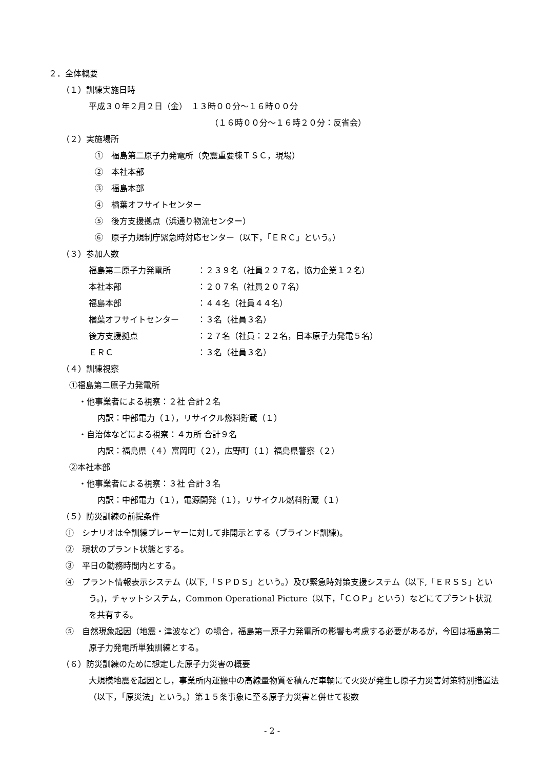２．全体概要
（１）訓練実施日時
平成３０年２月２日（金）　１３時００分～１６時００分
（１６時００分～１６時２０分：反省会）
（２）実施場所
①　福島第二原子力発電所（免震重要棟ＴＳＣ，現場）
②　本社本部
③　福島本部
④　楢葉オフサイトセンター
⑤　後方支援拠点（浜通り物流センター）
⑥　原子力規制庁緊急時対応センター（以下，「ＥＲＣ」という。）
（３）参加人数
福島第二原子力発電所 ：２３９名（社員２２７名，協力企業１２名）
本社本部 ：２０７名（社員２０７名）
福島本部 ：４４名（社員４４名）
楢葉オフサイトセンター ：３名（社員３名）
後方支援拠点 ：２７名（社員：２２名，日本原子力発電５名）
ＥＲＣ ：３名（社員３名）
（４）訓練視察
①福島第二原子力発電所
・他事業者による視察：２社 合計２名
内訳：中部電力（１），リサイクル燃料貯蔵（１）
・自治体などによる視察：４カ所 合計９名
内訳：福島県（４）富岡町（２），広野町（１）福島県警察（２）
②本社本部
・他事業者による視察：３社 合計３名
内訳：中部電力（１），電源開発（１），リサイクル燃料貯蔵（１）
（５）防災訓練の前提条件
①　シナリオは全訓練プレーヤーに対して非開示とする（ブラインド訓練)。
②　現状のプラント状態とする。
③　平日の勤務時間内とする。
④　プラント情報表示システム（以下,「ＳＰＤＳ」という。）及び緊急時対策支援システム（以下,「ＥＲＳＳ」という。)，チャットシステム，Common Operational Picture（以下，「ＣＯＰ」という）などにてプラント状況を共有する。
⑤　自然現象起因（地震・津波など）の場合，福島第一原子力発電所の影響も考慮する必要があるが，今回は福島第二原子力発電所単独訓練とする。
（６）防災訓練のために想定した原子力災害の概要
大規模地震を起因とし，事業所内運搬中の高線量物質を積んだ車輌にて火災が発生し原子力災害対策特別措置法（以下，「原災法」という。）第１５条事象に至る原子力災害と併せて複数
- 2 -